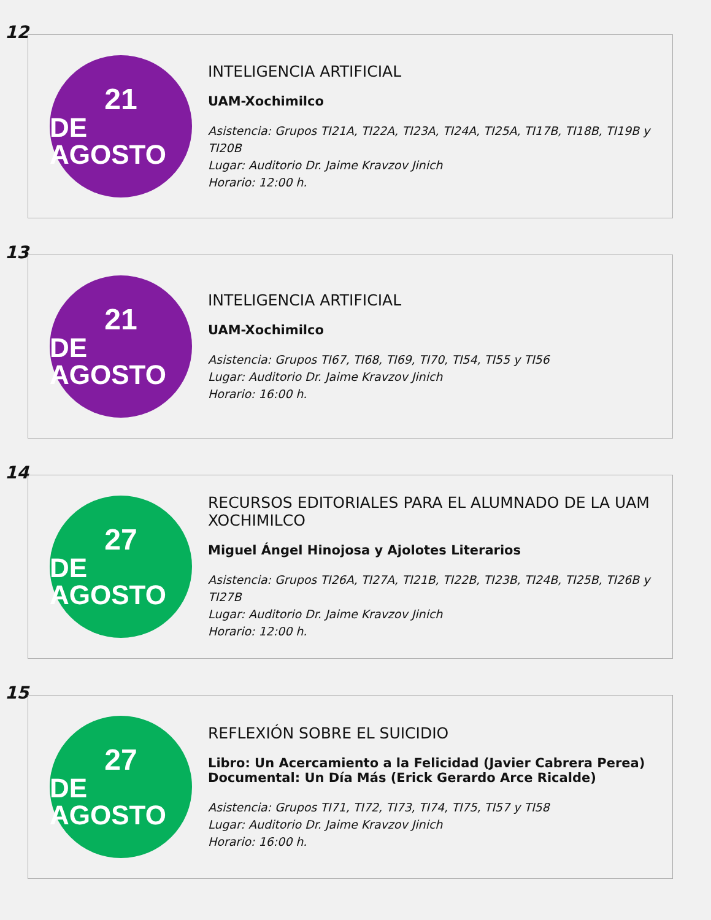12
21
DE AGOSTO
INTELIGENCIA ARTIFICIAL
UAM-Xochimilco
Asistencia: Grupos TI21A, TI22A, TI23A, TI24A, TI25A, TI17B, TI18B, TI19B y TI20B
Lugar: Auditorio Dr. Jaime Kravzov Jinich
Horario: 12:00 h.
13
21
DE AGOSTO
INTELIGENCIA ARTIFICIAL
UAM-Xochimilco
Asistencia: Grupos TI67, TI68, TI69, TI70, TI54, TI55 y TI56
Lugar: Auditorio Dr. Jaime Kravzov Jinich
Horario: 16:00 h.
14
27
DE AGOSTO
RECURSOS EDITORIALES PARA EL ALUMNADO DE LA UAM XOCHIMILCO
Miguel Ángel Hinojosa y Ajolotes Literarios
Asistencia: Grupos TI26A, TI27A, TI21B, TI22B, TI23B, TI24B, TI25B, TI26B y TI27B
Lugar: Auditorio Dr. Jaime Kravzov Jinich
Horario: 12:00 h.
15
27
DE AGOSTO
REFLEXIÓN SOBRE EL SUICIDIO
Libro: Un Acercamiento a la Felicidad (Javier Cabrera Perea)
Documental: Un Día Más (Erick Gerardo Arce Ricalde)
Asistencia: Grupos TI71, TI72, TI73, TI74, TI75, TI57 y TI58
Lugar: Auditorio Dr. Jaime Kravzov Jinich
Horario: 16:00 h.